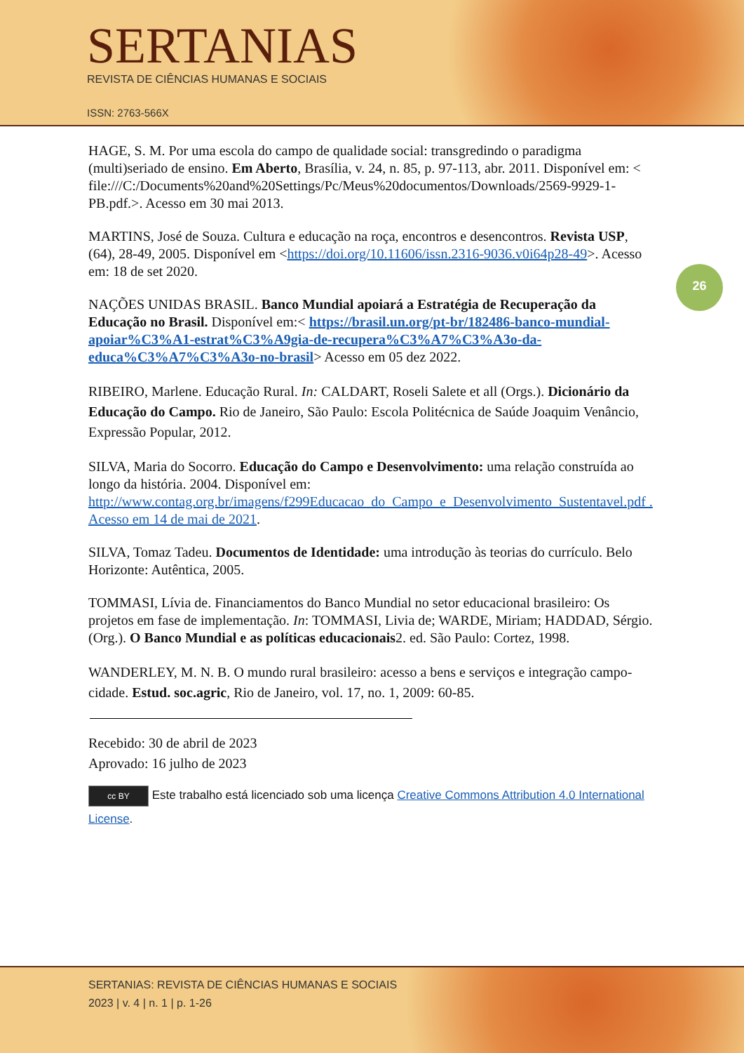SERTANIAS
REVISTA DE CIÊNCIAS HUMANAS E SOCIAIS
ISSN: 2763-566X
26
HAGE, S. M. Por uma escola do campo de qualidade social: transgredindo o paradigma (multi)seriado de ensino. Em Aberto, Brasília, v. 24, n. 85, p. 97-113, abr. 2011. Disponível em: < file:///C:/Documents%20and%20Settings/Pc/Meus%20documentos/Downloads/2569-9929-1-PB.pdf.>. Acesso em 30 mai 2013.
MARTINS, José de Souza. Cultura e educação na roça, encontros e desencontros. Revista USP, (64), 28-49, 2005. Disponível em <https://doi.org/10.11606/issn.2316-9036.v0i64p28-49>. Acesso em: 18 de set 2020.
NAÇÕES UNIDAS BRASIL. Banco Mundial apoiará a Estratégia de Recuperação da Educação no Brasil. Disponível em:< https://brasil.un.org/pt-br/182486-banco-mundial-apoiar%C3%A1-estrat%C3%A9gia-de-recupera%C3%A7%C3%A3o-da-educa%C3%A7%C3%A3o-no-brasil> Acesso em 05 dez 2022.
RIBEIRO, Marlene. Educação Rural. In: CALDART, Roseli Salete et all (Orgs.). Dicionário da Educação do Campo. Rio de Janeiro, São Paulo: Escola Politécnica de Saúde Joaquim Venâncio, Expressão Popular, 2012.
SILVA, Maria do Socorro. Educação do Campo e Desenvolvimento: uma relação construída ao longo da história. 2004. Disponível em: http://www.contag.org.br/imagens/f299Educacao_do_Campo_e_Desenvolvimento_Sustentavel.pdf . Acesso em 14 de mai de 2021.
SILVA, Tomaz Tadeu. Documentos de Identidade: uma introdução às teorias do currículo. Belo Horizonte: Autêntica, 2005.
TOMMASI, Lívia de. Financiamentos do Banco Mundial no setor educacional brasileiro: Os projetos em fase de implementação. In: TOMMASI, Livia de; WARDE, Miriam; HADDAD, Sérgio. (Org.). O Banco Mundial e as políticas educacionais2. ed. São Paulo: Cortez, 1998.
WANDERLEY, M. N. B. O mundo rural brasileiro: acesso a bens e serviços e integração campo-cidade. Estud. soc.agric, Rio de Janeiro, vol. 17, no. 1, 2009: 60-85.
Recebido: 30 de abril de 2023
Aprovado: 16 julho de 2023
cc BY Este trabalho está licenciado sob uma licença Creative Commons Attribution 4.0 International License.
SERTANIAS: REVISTA DE CIÊNCIAS HUMANAS E SOCIAIS
2023 | v. 4 | n. 1 | p. 1-26